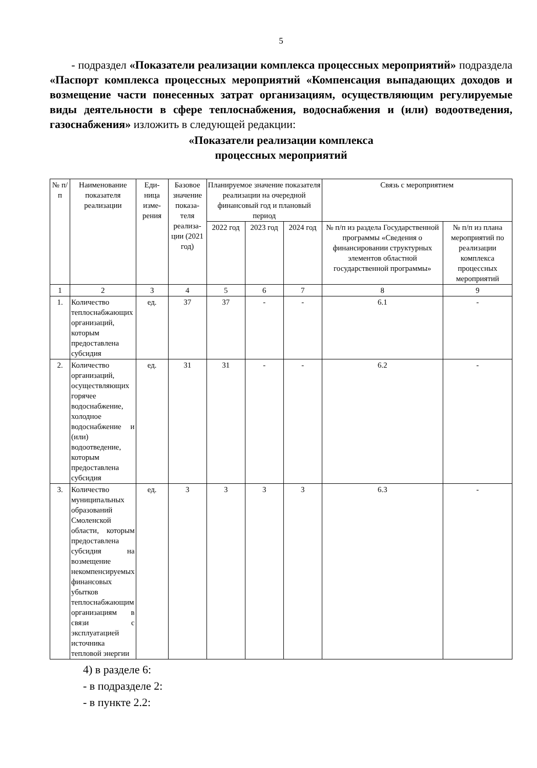5
- подраздел «Показатели реализации комплекса процессных мероприятий» подраздела «Паспорт комплекса процессных мероприятий «Компенсация выпадающих доходов и возмещение части понесенных затрат организациям, осуществляющим регулируемые виды деятельности в сфере теплоснабжения, водоснабжения и (или) водоотведения, газоснабжения» изложить в следующей редакции:
«Показатели реализации комплекса
процессных мероприятий
| № п/п | Наименование показателя реализации | Еди-ница изме-рения | Базовое значение показа-теля реализа-ции (2021 год) | Планируемое значение показателя реализации на очередной финансовый год и плановый период | | | Связь с мероприятием | |
| --- | --- | --- | --- | --- | --- | --- | --- | --- |
| | | | | 2022 год | 2023 год | 2024 год | № п/п из раздела Государственной программы «Сведения о финансировании структурных элементов областной государственной программы» | № п/п из плана мероприятий по реализации комплекса процессных мероприятий |
| 1 | 2 | 3 | 4 | 5 | 6 | 7 | 8 | 9 |
| 1. | Количество теплоснабжающих организаций, которым предоставлена субсидия | ед. | 37 | 37 | - | - | 6.1 | - |
| 2. | Количество организаций, осуществляющих горячее водоснабжение, холодное водоснабжение и (или) водоотведение, которым предоставлена субсидия | ед. | 31 | 31 | - | - | 6.2 | - |
| 3. | Количество муниципальных образований Смоленской области, которым предоставлена субсидия на возмещение некомпенсируемых финансовых убытков теплоснабжающим организациям в связи с эксплуатацией источника тепловой энергии | ед. | 3 | 3 | 3 | 3 | 6.3 | - |
4) в разделе 6:
- в подразделе 2:
- в пункте 2.2: